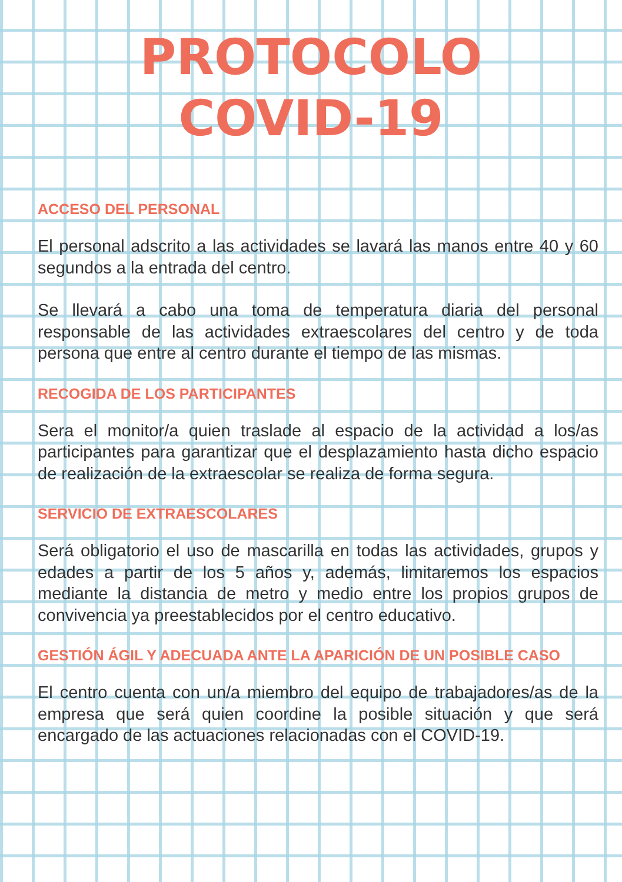PROTOCOLO
COVID-19
ACCESO DEL PERSONAL
El personal adscrito a las actividades se lavará las manos entre 40 y 60 segundos a la entrada del centro.
Se llevará a cabo una toma de temperatura diaria del personal responsable de las actividades extraescolares del centro y de toda persona que entre al centro durante el tiempo de las mismas.
RECOGIDA DE LOS PARTICIPANTES
Sera el monitor/a quien traslade al espacio de la actividad a los/as participantes para garantizar que el desplazamiento hasta dicho espacio de realización de la extraescolar se realiza de forma segura.
SERVICIO DE EXTRAESCOLARES
Será obligatorio el uso de mascarilla en todas las actividades, grupos y edades a partir de los 5 años y, además, limitaremos los espacios mediante la distancia de metro y medio entre los propios grupos de convivencia ya preestablecidos por el centro educativo.
GESTIÓN ÁGIL Y ADECUADA ANTE LA APARICIÓN DE UN POSIBLE CASO
El centro cuenta con un/a miembro del equipo de trabajadores/as de la empresa que será quien coordine la posible situación y que será encargado de las actuaciones relacionadas con el COVID-19.